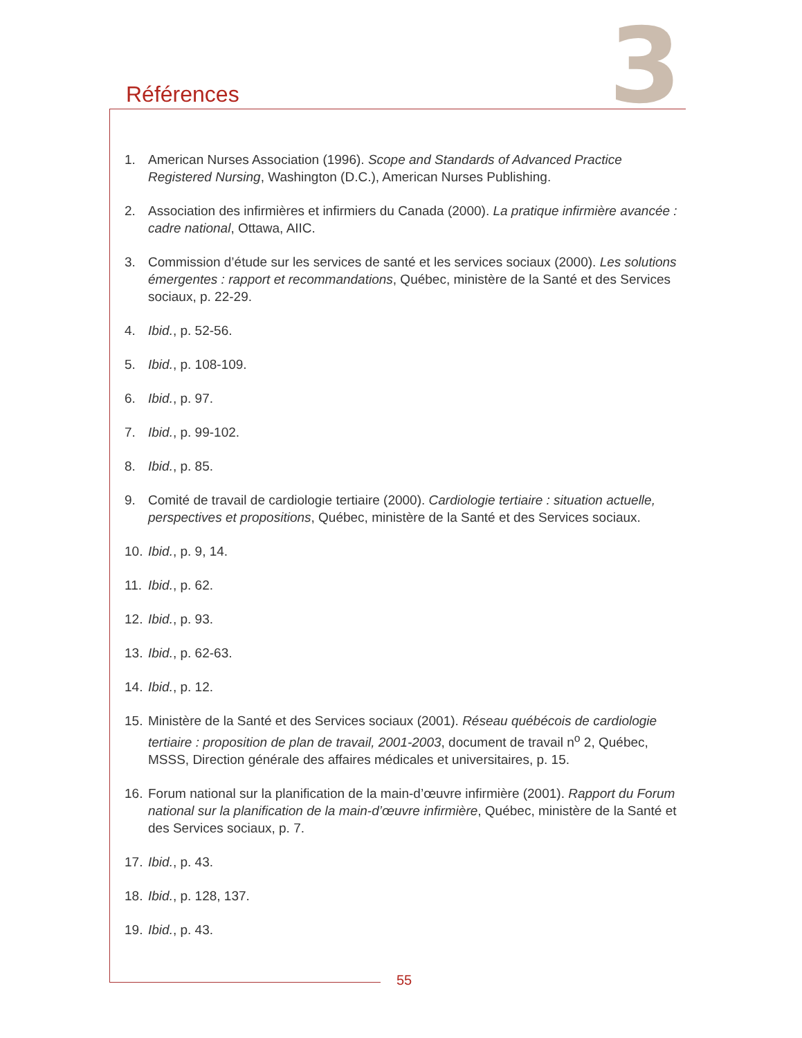3
Références
1. American Nurses Association (1996). Scope and Standards of Advanced Practice Registered Nursing, Washington (D.C.), American Nurses Publishing.
2. Association des infirmières et infirmiers du Canada (2000). La pratique infirmière avancée : cadre national, Ottawa, AIIC.
3. Commission d’étude sur les services de santé et les services sociaux (2000). Les solutions émergentes : rapport et recommandations, Québec, ministère de la Santé et des Services sociaux, p. 22-29.
4. Ibid., p. 52-56.
5. Ibid., p. 108-109.
6. Ibid., p. 97.
7. Ibid., p. 99-102.
8. Ibid., p. 85.
9. Comité de travail de cardiologie tertiaire (2000). Cardiologie tertiaire : situation actuelle, perspectives et propositions, Québec, ministère de la Santé et des Services sociaux.
10. Ibid., p. 9, 14.
11. Ibid., p. 62.
12. Ibid., p. 93.
13. Ibid., p. 62-63.
14. Ibid., p. 12.
15. Ministère de la Santé et des Services sociaux (2001). Réseau québécois de cardiologie tertiaire : proposition de plan de travail, 2001-2003, document de travail n<sup>o</sup> 2, Québec, MSSS, Direction générale des affaires médicales et universitaires, p. 15.
16. Forum national sur la planification de la main-d’œuvre infirmière (2001). Rapport du Forum national sur la planification de la main-d’œuvre infirmière, Québec, ministère de la Santé et des Services sociaux, p. 7.
17. Ibid., p. 43.
18. Ibid., p. 128, 137.
19. Ibid., p. 43.
55